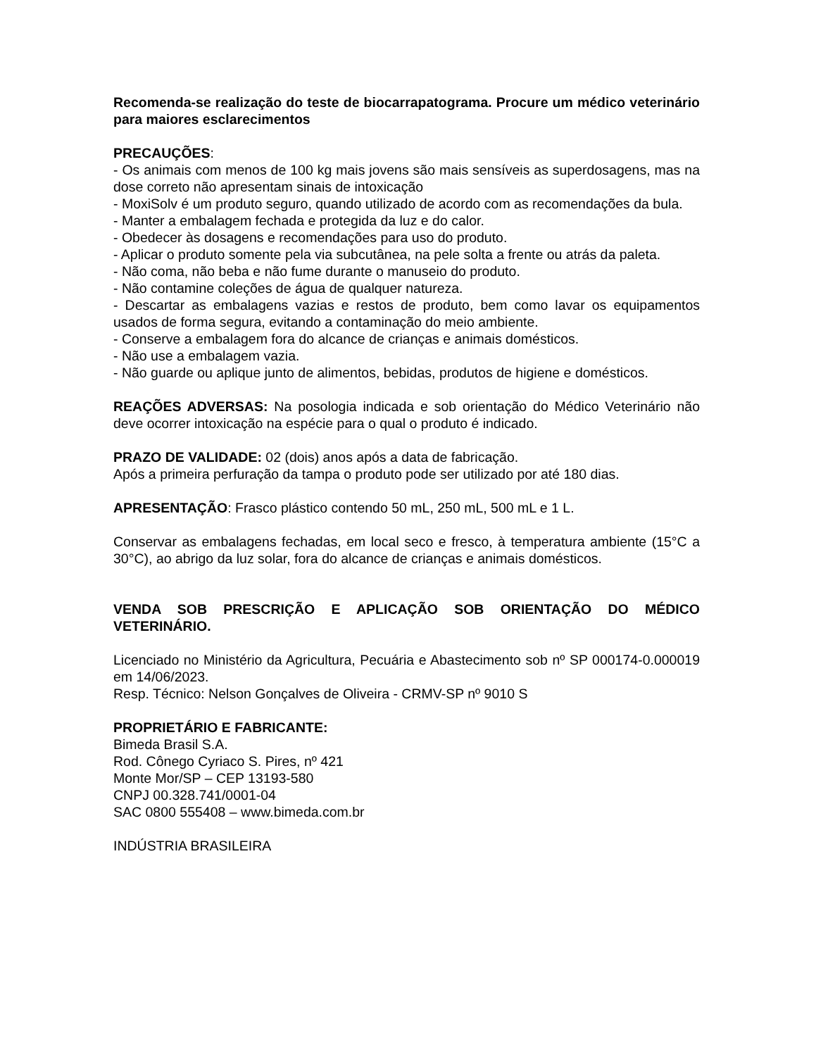Recomenda-se realização do teste de biocarrapatograma. Procure um médico veterinário para maiores esclarecimentos
PRECAUÇÕES:
- Os animais com menos de 100 kg mais jovens são mais sensíveis as superdosagens, mas na dose correto não apresentam sinais de intoxicação
- MoxiSolv é um produto seguro, quando utilizado de acordo com as recomendações da bula.
- Manter a embalagem fechada e protegida da luz e do calor.
- Obedecer às dosagens e recomendações para uso do produto.
- Aplicar o produto somente pela via subcutânea, na pele solta a frente ou atrás da paleta.
- Não coma, não beba e não fume durante o manuseio do produto.
- Não contamine coleções de água de qualquer natureza.
- Descartar as embalagens vazias e restos de produto, bem como lavar os equipamentos usados de forma segura, evitando a contaminação do meio ambiente.
- Conserve a embalagem fora do alcance de crianças e animais domésticos.
- Não use a embalagem vazia.
- Não guarde ou aplique junto de alimentos, bebidas, produtos de higiene e domésticos.
REAÇÕES ADVERSAS: Na posologia indicada e sob orientação do Médico Veterinário não deve ocorrer intoxicação na espécie para o qual o produto é indicado.
PRAZO DE VALIDADE: 02 (dois) anos após a data de fabricação.
Após a primeira perfuração da tampa o produto pode ser utilizado por até 180 dias.
APRESENTAÇÃO: Frasco plástico contendo 50 mL, 250 mL, 500 mL e 1 L.
Conservar as embalagens fechadas, em local seco e fresco, à temperatura ambiente (15°C a 30°C), ao abrigo da luz solar, fora do alcance de crianças e animais domésticos.
VENDA SOB PRESCRIÇÃO E APLICAÇÃO SOB ORIENTAÇÃO DO MÉDICO VETERINÁRIO.
Licenciado no Ministério da Agricultura, Pecuária e Abastecimento sob nº SP 000174-0.000019 em 14/06/2023.
Resp. Técnico: Nelson Gonçalves de Oliveira - CRMV-SP nº 9010 S
PROPRIETÁRIO E FABRICANTE:
Bimeda Brasil S.A.
Rod. Cônego Cyriaco S. Pires, nº 421
Monte Mor/SP – CEP 13193-580
CNPJ 00.328.741/0001-04
SAC 0800 555408 – www.bimeda.com.br
INDÚSTRIA BRASILEIRA